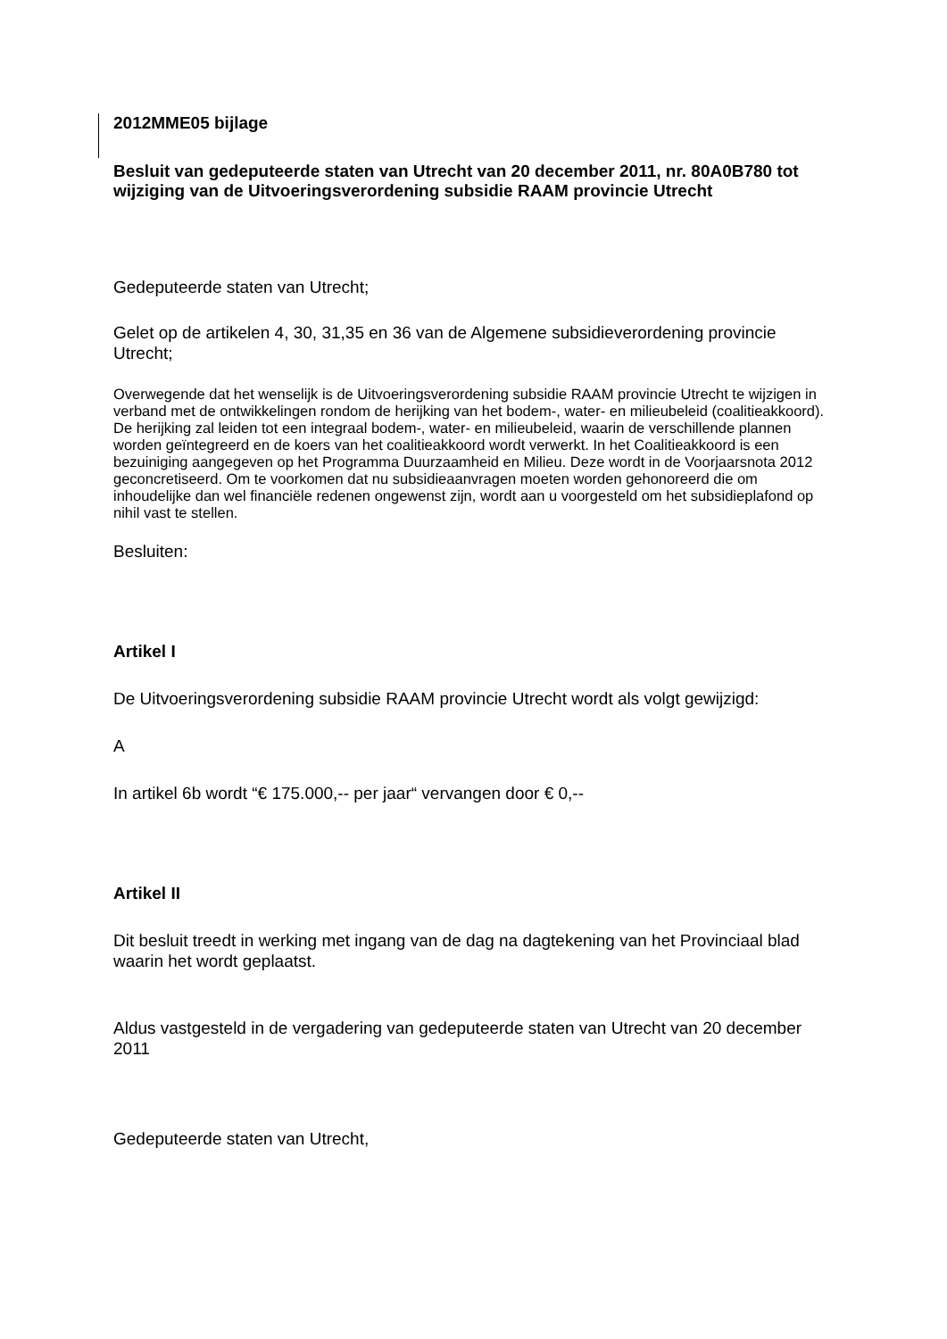2012MME05 bijlage
Besluit van gedeputeerde staten van Utrecht van 20 december 2011, nr. 80A0B780 tot wijziging van de Uitvoeringsverordening subsidie RAAM provincie Utrecht
Gedeputeerde staten van Utrecht;
Gelet op de artikelen 4, 30, 31,35 en 36 van de Algemene subsidieverordening provincie Utrecht;
Overwegende dat het wenselijk is de Uitvoeringsverordening subsidie RAAM provincie Utrecht te wijzigen in verband met de ontwikkelingen rondom de herijking van het bodem-, water- en milieubeleid (coalitieakkoord). De herijking zal leiden tot een integraal bodem-, water- en milieubeleid, waarin de verschillende plannen worden geïntegreerd en de koers van het coalitieakkoord wordt verwerkt. In het Coalitieakkoord is een bezuiniging aangegeven op het Programma Duurzaamheid en Milieu. Deze wordt in de Voorjaarsnota 2012 geconcretiseerd. Om te voorkomen dat nu subsidieaanvragen moeten worden gehonoreerd die om inhoudelijke dan wel financiële redenen ongewenst zijn, wordt aan u voorgesteld om het subsidieplafond op nihil vast te stellen.
Besluiten:
Artikel I
De Uitvoeringsverordening subsidie RAAM provincie Utrecht wordt als volgt gewijzigd:
A
In artikel 6b wordt “€ 175.000,-- per jaar“ vervangen door € 0,--
Artikel II
Dit besluit treedt in werking met ingang van de dag na dagtekening van het Provinciaal blad waarin het wordt geplaatst.
Aldus vastgesteld in de vergadering van gedeputeerde staten van Utrecht van 20 december 2011
Gedeputeerde staten van Utrecht,